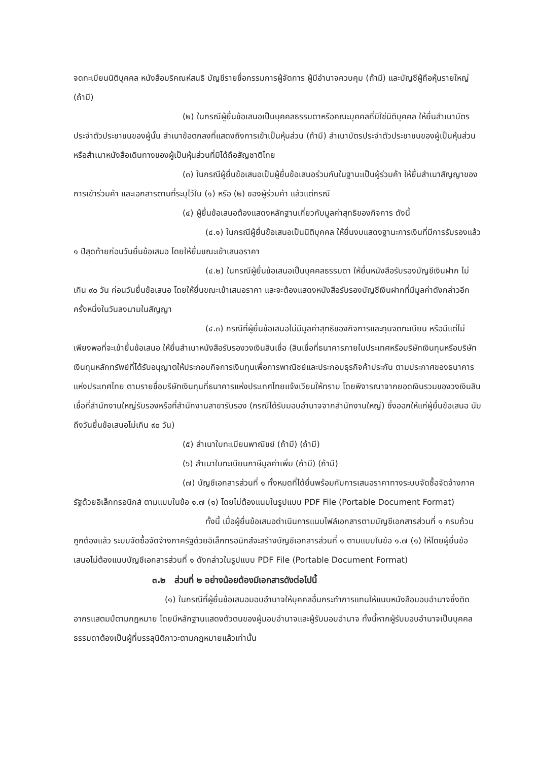จดทะเบียนนิติบุคคล หนังสือบริคณห์สนธิ บัญชีรายชื่อกรรมการผู้จัดการ ผู้มีอำนาจควบคุม (ถ้ามี) และบัญชีผู้ถือหุ้นรายใหญ่ (ถ้ามี)
(๒) ในกรณีผู้ยื่นข้อเสนอเป็นบุคคลธรรมดาหรือคณะบุคคลที่มิใช่นิติบุคคล ให้ยื่นสำเนาบัตรประจำตัวประชาชนของผู้นั้น สำเนาข้อตกลงที่แสดงถึงการเข้าเป็นหุ้นส่วน (ถ้ามี) สำเนาบัตรประจำตัวประชาชนของผู้เป็นหุ้นส่วน หรือสำเนาหนังสือเดินทางของผู้เป็นหุ้นส่วนที่มิได้ถือสัญชาติไทย
(๓) ในกรณีผู้ยื่นข้อเสนอเป็นผู้ยื่นข้อเสนอร่วมกันในฐานะเป็นผู้ร่วมค้า ให้ยื่นสำเนาสัญญาของการเข้าร่วมค้า และเอกสารตามที่ระบุไว้ใน (๑) หรือ (๒) ของผู้ร่วมค้า แล้วแต่กรณี
(๔) ผู้ยื่นข้อเสนอต้องแสดงหลักฐานเกี่ยวกับมูลค่าสุทธิของกิจการ ดังนี้
(๔.๑) ในกรณีผู้ยื่นข้อเสนอเป็นนิติบุคคล ให้ยื่นงบแสดงฐานะการเงินที่มีการรับรองแล้ว ๑ ปีสุดท้ายก่อนวันยื่นข้อเสนอ โดยให้ยื่นขณะเข้าเสนอราคา
(๔.๒) ในกรณีผู้ยื่นข้อเสนอเป็นบุคคลธรรมดา ให้ยื่นหนังสือรับรองบัญชีเงินฝาก ไม่เกิน ๙๐ วัน ก่อนวันยื่นข้อเสนอ โดยให้ยื่นขณะเข้าเสนอราคา และจะต้องแสดงหนังสือรับรองบัญชีเงินฝากที่มีมูลค่าดังกล่าวอีกครั้งหนึ่งในวันลงนามในสัญญา
(๔.๓) กรณีที่ผู้ยื่นข้อเสนอไม่มีมูลค่าสุทธิของกิจการและทุนจดทะเบียน หรือมีแต่ไม่เพียงพอที่จะเข้ายื่นข้อเสนอ ให้ยื่นสำเนาหนังสือรับรองวงเงินสินเชื่อ (สินเชื่อที่ธนาคารภายในประเทศหรือบริษัทเงินทุนหรือบริษัทเงินทุนหลักทรัพย์ที่ได้รับอนุญาตให้ประกอบกิจการเงินทุนเพื่อการพาณิชย์และประกอบธุรกิจค้าประกัน ตามประกาศของธนาคารแห่งประเทศไทย ตามรายชื่อบริษัทเงินทุนที่ธนาคารแห่งประเทศไทยแจ้งเวียนให้ทราบ โดยพิจารณาจากยอดเงินรวมของวงเงินสินเชื่อที่สำนักงานใหญ่รับรองหรือที่สำนักงานสาขารับรอง (กรณีได้รับมอบอำนาจจากสำนักงานใหญ่) ซึ่งออกให้แก่ผู้ยื่นข้อเสนอ นับถึงวันยื่นข้อเสนอไม่เกิน ๙๐ วัน)
(๕) สำเนาใบทะเบียนพาณิชย์ (ถ้ามี) (ถ้ามี)
(๖) สำเนาใบทะเบียนภาษีมูลค่าเพิ่ม (ถ้ามี) (ถ้ามี)
(๗) บัญชีเอกสารส่วนที่ ๑ ทั้งหมดที่ได้ยื่นพร้อมกับการเสนอราคาทางระบบจัดซื้อจัดจ้างภาครัฐด้วยอิเล็กทรอนิกส์ ตามแบบในข้อ ๑.๗ (๑) โดยไม่ต้องแนบในรูปแบบ PDF File (Portable Document Format)
ทั้งนี้ เมื่อผู้ยื่นข้อเสนอดำเนินการแนบไฟล์เอกสารตามบัญชีเอกสารส่วนที่ ๑ ครบถ้วน ถูกต้องแล้ว ระบบจัดซื้อจัดจ้างภาครัฐด้วยอิเล็กทรอนิกส์จะสร้างบัญชีเอกสารส่วนที่ ๑ ตามแบบในข้อ ๑.๗ (๑) ให้โดยผู้ยื่นข้อเสนอไม่ต้องแนบบัญชีเอกสารส่วนที่ ๑ ดังกล่าวในรูปแบบ PDF File (Portable Document Format)
๓.๒ ส่วนที่ ๒ อย่างน้อยต้องมีเอกสารดังต่อไปนี้
(๑) ในกรณีที่ผู้ยื่นข้อเสนอมอบอำนาจให้บุคคลอื่นกระทำการแทนให้แนบหนังสือมอบอำนาจซึ่งติดอากรแสตมป์ตามกฎหมาย โดยมีหลักฐานแสดงตัวตนของผู้มอบอำนาจและผู้รับมอบอำนาจ ทั้งนี้หากผู้รับมอบอำนาจเป็นบุคคลธรรมดาต้องเป็นผู้ที่บรรลุนิติภาวะตามกฎหมายแล้วเท่านั้น